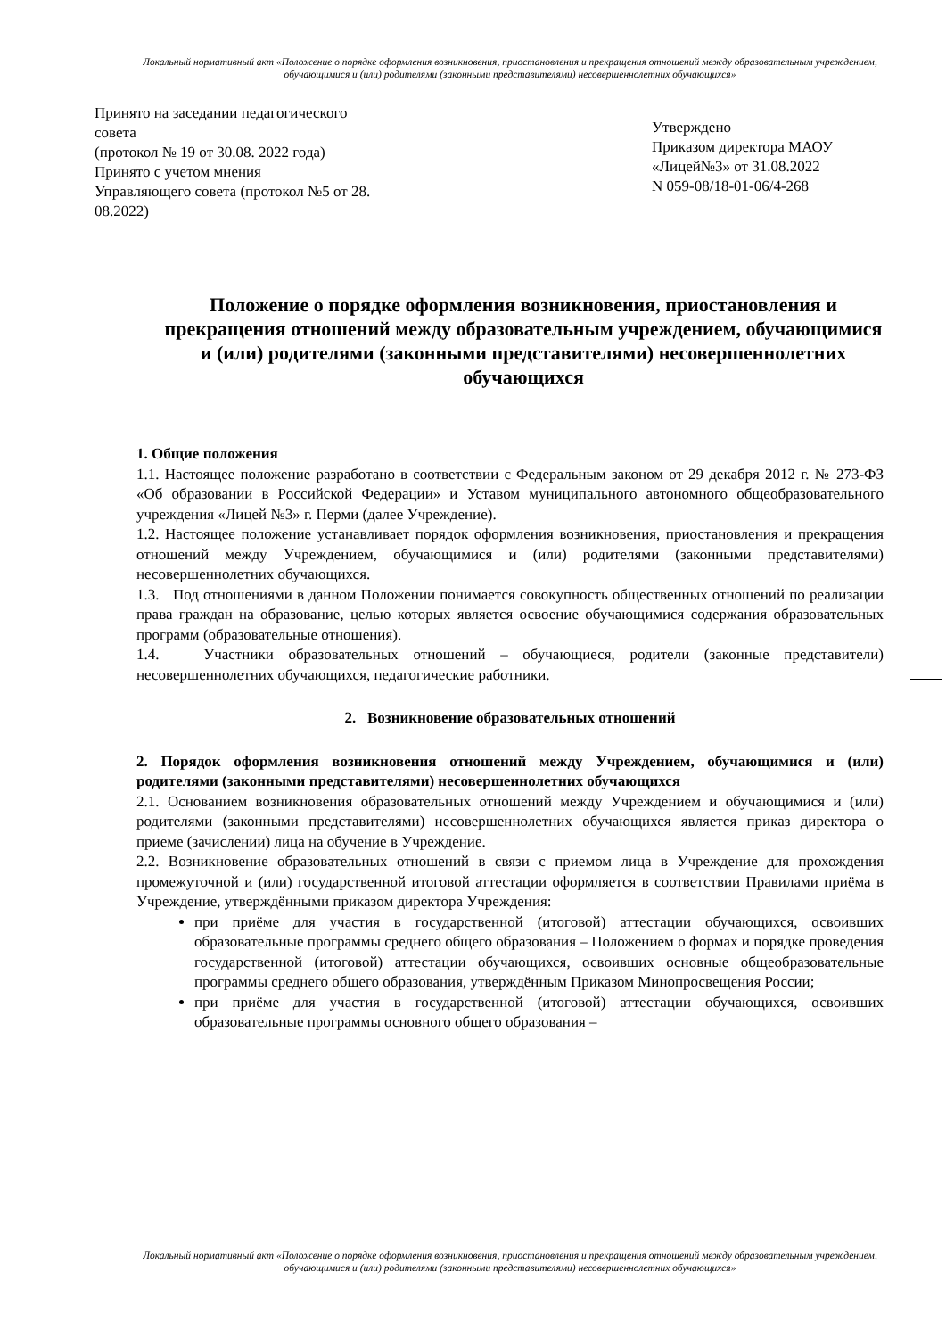Локальный нормативный акт «Положение о порядке оформления возникновения, приостановления и прекращения отношений между образовательным учреждением, обучающимися и (или) родителями (законными представителями) несовершеннолетних обучающихся»
Принято на заседании педагогического совета
(протокол № 19 от 30.08. 2022 года)
Принято с учетом мнения
Управляющего совета (протокол №5 от 28. 08.2022)
Утверждено
Приказом директора МАОУ «Лицей№3» от 31.08.2022
N 059-08/18-01-06/4-268
Положение о порядке оформления возникновения, приостановления и прекращения отношений между образовательным учреждением, обучающимися и (или) родителями (законными представителями) несовершеннолетних обучающихся
1. Общие положения
1.1. Настоящее положение разработано в соответствии с Федеральным законом от 29 декабря 2012 г. № 273-ФЗ «Об образовании в Российской Федерации» и Уставом муниципального автономного общеобразовательного учреждения «Лицей №3» г. Перми (далее Учреждение).
1.2. Настоящее положение устанавливает порядок оформления возникновения, приостановления и прекращения отношений между Учреждением, обучающимися и (или) родителями (законными представителями) несовершеннолетних обучающихся.
1.3. Под отношениями в данном Положении понимается совокупность общественных отношений по реализации права граждан на образование, целью которых является освоение обучающимися содержания образовательных программ (образовательные отношения).
1.4. Участники образовательных отношений – обучающиеся, родители (законные представители) несовершеннолетних обучающихся, педагогические работники.
2. Возникновение образовательных отношений
2. Порядок оформления возникновения отношений между Учреждением, обучающимися и (или) родителями (законными представителями) несовершеннолетних обучающихся
2.1. Основанием возникновения образовательных отношений между Учреждением и обучающимися и (или) родителями (законными представителями) несовершеннолетних обучающихся является приказ директора о приеме (зачислении) лица на обучение в Учреждение.
2.2. Возникновение образовательных отношений в связи с приемом лица в Учреждение для прохождения промежуточной и (или) государственной итоговой аттестации оформляется в соответствии Правилами приёма в Учреждение, утверждёнными приказом директора Учреждения:
при приёме для участия в государственной (итоговой) аттестации обучающихся, освоивших образовательные программы среднего общего образования – Положением о формах и порядке проведения государственной (итоговой) аттестации обучающихся, освоивших основные общеобразовательные программы среднего общего образования, утверждённым Приказом Минопросвещения России;
при приёме для участия в государственной (итоговой) аттестации обучающихся, освоивших образовательные программы основного общего образования –
Локальный нормативный акт «Положение о порядке оформления возникновения, приостановления и прекращения отношений между образовательным учреждением, обучающимися и (или) родителями (законными представителями) несовершеннолетних обучающихся»